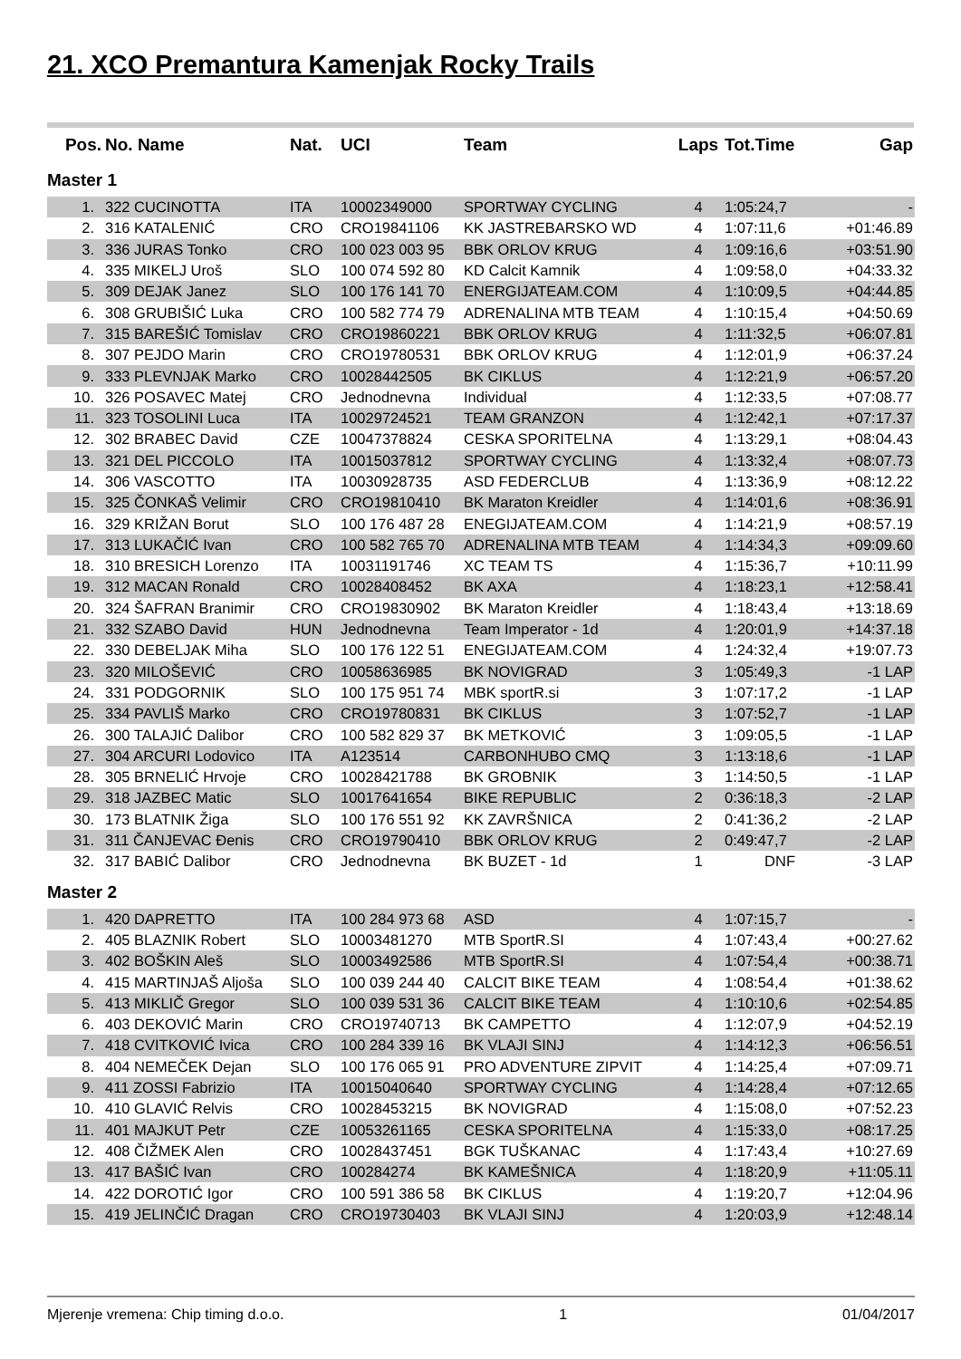21. XCO Premantura Kamenjak Rocky Trails
| Pos. | No. Name | Nat. | UCI | Team | Laps | Tot.Time | Gap |
| --- | --- | --- | --- | --- | --- | --- | --- |
| Master 1 | | | | | | | |
| 1. | 322 CUCINOTTA | ITA | 10002349000 | SPORTWAY CYCLING | 4 | 1:05:24,7 | - |
| 2. | 316 KATALENIĆ | CRO | CRO19841106 | KK JASTREBARSKO WD | 4 | 1:07:11,6 | +01:46.89 |
| 3. | 336 JURAS Tonko | CRO | 100 023 003 95 | BBK ORLOV KRUG | 4 | 1:09:16,6 | +03:51.90 |
| 4. | 335 MIKELJ Uroš | SLO | 100 074 592 80 | KD Calcit Kamnik | 4 | 1:09:58,0 | +04:33.32 |
| 5. | 309 DEJAK Janez | SLO | 100 176 141 70 | ENERGIJATEAM.COM | 4 | 1:10:09,5 | +04:44.85 |
| 6. | 308 GRUBIŠIĆ Luka | CRO | 100 582 774 79 | ADRENALINA MTB TEAM | 4 | 1:10:15,4 | +04:50.69 |
| 7. | 315 BAREŠIĆ Tomislav | CRO | CRO19860221 | BBK ORLOV KRUG | 4 | 1:11:32,5 | +06:07.81 |
| 8. | 307 PEJDO Marin | CRO | CRO19780531 | BBK ORLOV KRUG | 4 | 1:12:01,9 | +06:37.24 |
| 9. | 333 PLEVNJAK Marko | CRO | 10028442505 | BK CIKLUS | 4 | 1:12:21,9 | +06:57.20 |
| 10. | 326 POSAVEC Matej | CRO | Jednodnevna | Individual | 4 | 1:12:33,5 | +07:08.77 |
| 11. | 323 TOSOLINI Luca | ITA | 10029724521 | TEAM GRANZON | 4 | 1:12:42,1 | +07:17.37 |
| 12. | 302 BRABEC David | CZE | 10047378824 | CESKA SPORITELNA | 4 | 1:13:29,1 | +08:04.43 |
| 13. | 321 DEL PICCOLO | ITA | 10015037812 | SPORTWAY CYCLING | 4 | 1:13:32,4 | +08:07.73 |
| 14. | 306 VASCOTTO | ITA | 10030928735 | ASD FEDERCLUB | 4 | 1:13:36,9 | +08:12.22 |
| 15. | 325 ČONKAŠ Velimir | CRO | CRO19810410 | BK Maraton Kreidler | 4 | 1:14:01,6 | +08:36.91 |
| 16. | 329 KRIŽAN Borut | SLO | 100 176 487 28 | ENEGIJATEAM.COM | 4 | 1:14:21,9 | +08:57.19 |
| 17. | 313 LUKAČIĆ Ivan | CRO | 100 582 765 70 | ADRENALINA MTB TEAM | 4 | 1:14:34,3 | +09:09.60 |
| 18. | 310 BRESICH Lorenzo | ITA | 10031191746 | XC TEAM TS | 4 | 1:15:36,7 | +10:11.99 |
| 19. | 312 MACAN Ronald | CRO | 10028408452 | BK AXA | 4 | 1:18:23,1 | +12:58.41 |
| 20. | 324 ŠAFRAN Branimir | CRO | CRO19830902 | BK Maraton Kreidler | 4 | 1:18:43,4 | +13:18.69 |
| 21. | 332 SZABO David | HUN | Jednodnevna | Team Imperator - 1d | 4 | 1:20:01,9 | +14:37.18 |
| 22. | 330 DEBELJAK Miha | SLO | 100 176 122 51 | ENEGIJATEAM.COM | 4 | 1:24:32,4 | +19:07.73 |
| 23. | 320 MILOŠEVIĆ | CRO | 10058636985 | BK NOVIGRAD | 3 | 1:05:49,3 | -1 LAP |
| 24. | 331 PODGORNIK | SLO | 100 175 951 74 | MBK sportR.si | 3 | 1:07:17,2 | -1 LAP |
| 25. | 334 PAVLIŠ Marko | CRO | CRO19780831 | BK CIKLUS | 3 | 1:07:52,7 | -1 LAP |
| 26. | 300 TALAJIĆ Dalibor | CRO | 100 582 829 37 | BK METKOVIĆ | 3 | 1:09:05,5 | -1 LAP |
| 27. | 304 ARCURI Lodovico | ITA | A123514 | CARBONHUBO CMQ | 3 | 1:13:18,6 | -1 LAP |
| 28. | 305 BRNELIĆ Hrvoje | CRO | 10028421788 | BK GROBNIK | 3 | 1:14:50,5 | -1 LAP |
| 29. | 318 JAZBEC Matic | SLO | 10017641654 | BIKE REPUBLIC | 2 | 0:36:18,3 | -2 LAP |
| 30. | 173 BLATNIK Žiga | SLO | 100 176 551 92 | KK ZAVRŠNICA | 2 | 0:41:36,2 | -2 LAP |
| 31. | 311 ČANJEVAC Đenis | CRO | CRO19790410 | BBK ORLOV KRUG | 2 | 0:49:47,7 | -2 LAP |
| 32. | 317 BABIĆ Dalibor | CRO | Jednodnevna | BK BUZET - 1d | 1 | DNF | -3 LAP |
| Master 2 | | | | | | | |
| 1. | 420 DAPRETTO | ITA | 100 284 973 68 | ASD | 4 | 1:07:15,7 | - |
| 2. | 405 BLAZNIK Robert | SLO | 10003481270 | MTB SportR.SI | 4 | 1:07:43,4 | +00:27.62 |
| 3. | 402 BOŠKIN Aleš | SLO | 10003492586 | MTB SportR.SI | 4 | 1:07:54,4 | +00:38.71 |
| 4. | 415 MARTINJAŠ Aljoša | SLO | 100 039 244 40 | CALCIT BIKE TEAM | 4 | 1:08:54,4 | +01:38.62 |
| 5. | 413 MIKLIČ Gregor | SLO | 100 039 531 36 | CALCIT BIKE TEAM | 4 | 1:10:10,6 | +02:54.85 |
| 6. | 403 DEKOVIĆ Marin | CRO | CRO19740713 | BK CAMPETTO | 4 | 1:12:07,9 | +04:52.19 |
| 7. | 418 CVITKOVIĆ Ivica | CRO | 100 284 339 16 | BK VLAJI SINJ | 4 | 1:14:12,3 | +06:56.51 |
| 8. | 404 NEMEČEK Dejan | SLO | 100 176 065 91 | PRO ADVENTURE ZIPVIT | 4 | 1:14:25,4 | +07:09.71 |
| 9. | 411 ZOSSI Fabrizio | ITA | 10015040640 | SPORTWAY CYCLING | 4 | 1:14:28,4 | +07:12.65 |
| 10. | 410 GLAVIĆ Relvis | CRO | 10028453215 | BK NOVIGRAD | 4 | 1:15:08,0 | +07:52.23 |
| 11. | 401 MAJKUT Petr | CZE | 10053261165 | CESKA SPORITELNA | 4 | 1:15:33,0 | +08:17.25 |
| 12. | 408 ČIŽMEK Alen | CRO | 10028437451 | BGK TUŠKANAC | 4 | 1:17:43,4 | +10:27.69 |
| 13. | 417 BAŠIĆ Ivan | CRO | 100284274 | BK KAMEŠNICA | 4 | 1:18:20,9 | +11:05.11 |
| 14. | 422 DOROTIĆ Igor | CRO | 100 591 386 58 | BK CIKLUS | 4 | 1:19:20,7 | +12:04.96 |
| 15. | 419 JELINČIĆ Dragan | CRO | CRO19730403 | BK VLAJI SINJ | 4 | 1:20:03,9 | +12:48.14 |
Mjerenje vremena: Chip timing d.o.o. 1 01/04/2017